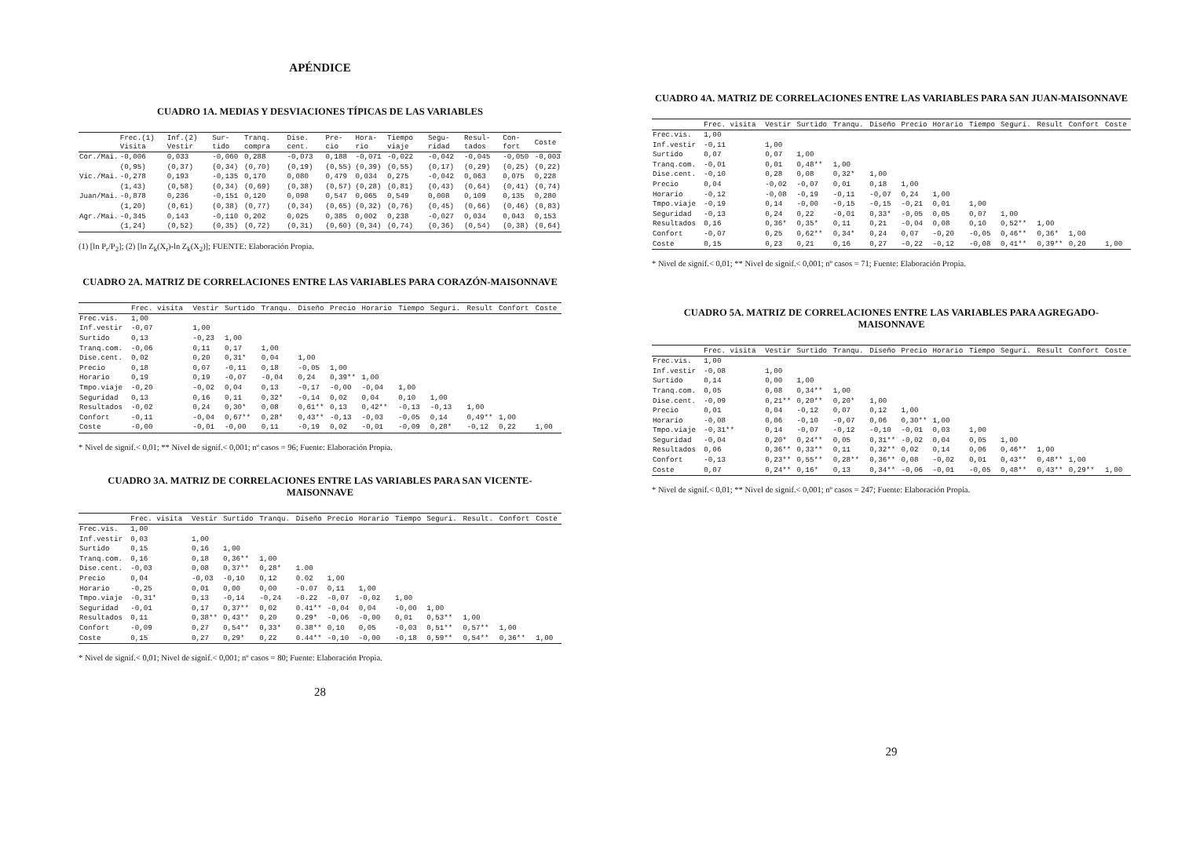APÉNDICE
CUADRO 1A. MEDIAS Y DESVIACIONES TÍPICAS DE LAS VARIABLES
| | Frec.(1) Visita | Inf.(2) Vestir | Sur-tido | Tranq. compra | Dise. cent. | Pre-cio | Hora-rio | Tiempo viaje | Segu-ridad | Resul-tados | Con-fort | Coste |
| --- | --- | --- | --- | --- | --- | --- | --- | --- | --- | --- | --- | --- |
| Cor./Mai. | -0,006 | 0,033 | -0,060 | 0,288 | -0,073 | 0,188 | -0,071 | -0,022 | -0,042 | -0,045 | -0,050 | -0,003 |
| | (0,95) | (0,37) | (0,34) | (0,70) | (0,19) | (0,55) | (0,39) | (0,55) | (0,17) | (0,29) | (0,25) | (0,22) |
| Vic./Mai. | -0,278 | 0,193 | -0,135 | 0,170 | 0,080 | 0,479 | 0,034 | 0,275 | -0,042 | 0,063 | 0,075 | 0,228 |
| | (1,43) | (0,58) | (0,34) | (0,69) | (0,38) | (0,57) | (0,28) | (0,81) | (0,43) | (0,64) | (0,41) | (0,74) |
| Juan/Mai. | -0,878 | 0,236 | -0,151 | 0,120 | 0,098 | 0,547 | 0,065 | 0,549 | 0,008 | 0,109 | 0,135 | 0,280 |
| | (1,20) | (0,61) | (0,38) | (0,77) | (0,34) | (0,65) | (0,32) | (0,76) | (0,45) | (0,66) | (0,46) | (0,83) |
| Agr./Mai. | -0,345 | 0,143 | -0,110 | 0,202 | 0,025 | 0,385 | 0,002 | 0,238 | -0,027 | 0,034 | 0,043 | 0,153 |
| | (1,24) | (0,52) | (0,35) | (0,72) | (0,31) | (0,60) | (0,34) | (0,74) | (0,36) | (0,54) | (0,38) | (0,64) |
(1) [ln P<sub>r</sub>/P<sub>2</sub>]; (2) [ln Z<sub>k</sub>(X<sub>r</sub>)-ln Z<sub>k</sub>(X<sub>2</sub>)]; FUENTE: Elaboración Propia.
CUADRO 2A. MATRIZ DE CORRELACIONES ENTRE LAS VARIABLES PARA CORAZÓN-MAISONNAVE
| | Frec. visita | Vestir | Surtido | Tranqu. | Diseño | Precio | Horario | Tiempo | Seguri. | Result | Confort | Coste |
| --- | --- | --- | --- | --- | --- | --- | --- | --- | --- | --- | --- | --- |
| Frec.vis. | 1,00 | | | | | | | | | | | |
| Inf.vestir | -0,07 | 1,00 | | | | | | | | | | |
| Surtido | 0,13 | -0,23 | 1,00 | | | | | | | | | |
| Tranq.com. | -0,06 | 0,11 | 0,17 | 1,00 | | | | | | | | |
| Dise.cent. | 0,02 | 0,20 | 0,31* | 0,04 | 1,00 | | | | | | | |
| Precio | 0,18 | 0,07 | -0,11 | 0,18 | -0,05 | 1,00 | | | | | | |
| Horario | 0,19 | 0,19 | -0,07 | -0,04 | 0,24 | 0,39** | 1,00 | | | | | |
| Tmpo.viaje | -0,20 | -0,02 | 0,04 | 0,13 | -0,17 | -0,00 | -0,04 | 1,00 | | | | |
| Seguridad | 0,13 | 0,16 | 0,11 | 0,32* | -0,14 | 0,02 | 0,04 | 0,10 | 1,00 | | | |
| Resultados | -0,02 | 0,24 | 0,30* | 0,08 | 0,61** | 0,13 | 0,42** | -0,13 | -0,13 | 1,00 | | |
| Confort | -0,11 | -0,04 | 0,67** | 0,28* | 0,43** | -0,13 | -0,03 | -0,05 | 0,14 | 0,49** | 1,00 | |
| Coste | -0,00 | -0,01 | -0,00 | 0,11 | -0,19 | 0,02 | -0,01 | -0,09 | 0,28* | -0,12 | 0,22 | 1,00 |
* Nivel de signif.< 0,01; ** Nivel de signif.< 0,001; nº casos = 96; Fuente: Elaboración Propia.
CUADRO 3A. MATRIZ DE CORRELACIONES ENTRE LAS VARIABLES PARA SAN VICENTE-MAISONNAVE
| | Frec. visita | Vestir | Surtido | Tranqu. | Diseño | Precio | Horario | Tiempo | Seguri. | Result. | Confort | Coste |
| --- | --- | --- | --- | --- | --- | --- | --- | --- | --- | --- | --- | --- |
| Frec.vis. | 1,00 | | | | | | | | | | | |
| Inf.vestir | 0,03 | 1,00 | | | | | | | | | | |
| Surtido | 0,15 | 0,16 | 1,00 | | | | | | | | | |
| Tranq.com. | 0,16 | 0,18 | 0,36** | 1,00 | | | | | | | | |
| Dise.cent. | -0,03 | 0,08 | 0,37** | 0,28* | 1.00 | | | | | | | |
| Precio | 0,04 | -0,03 | -0,10 | 0,12 | 0.02 | 1,00 | | | | | | |
| Horario | -0,25 | 0,01 | 0,00 | 0,00 | -0.07 | 0,11 | 1,00 | | | | | |
| Tmpo.viaje | -0,31* | 0,13 | -0,14 | -0,24 | -0.22 | -0,07 | -0,02 | 1,00 | | | | |
| Seguridad | -0,01 | 0,17 | 0,37** | 0,02 | 0.41** | -0,04 | 0,04 | -0,00 | 1,00 | | | |
| Resultados | 0,11 | 0,38** | 0,43** | 0,20 | 0.29* | -0,06 | -0,00 | 0,01 | 0,53** | 1,00 | | |
| Confort | -0,09 | 0,27 | 0,54** | 0,33* | 0.38** | 0,10 | 0,05 | -0,03 | 0,51** | 0,57** | 1,00 | |
| Coste | 0,15 | 0,27 | 0,29* | 0,22 | 0.44** | -0,10 | -0,00 | -0,18 | 0,59** | 0,54** | 0,36** | 1,00 |
* Nivel de signif.< 0,01; Nivel de signif.< 0,001; nº casos = 80; Fuente: Elaboración Propia.
28
CUADRO 4A. MATRIZ DE CORRELACIONES ENTRE LAS VARIABLES PARA SAN JUAN-MAISONNAVE
| | Frec. visita | Vestir | Surtido | Tranqu. | Diseño | Precio | Horario | Tiempo | Seguri. | Result | Confort | Coste |
| --- | --- | --- | --- | --- | --- | --- | --- | --- | --- | --- | --- | --- |
| Frec.vis. | 1,00 | | | | | | | | | | | |
| Inf.vestir | -0,11 | 1,00 | | | | | | | | | | |
| Surtido | 0,07 | 0,07 | 1,00 | | | | | | | | | |
| Tranq.com. | -0,01 | 0,01 | 0,48** | 1,00 | | | | | | | | |
| Dise.cent. | -0,10 | 0,28 | 0,08 | 0,32* | 1,00 | | | | | | | |
| Precio | 0,04 | -0,02 | -0,07 | 0,01 | 0,18 | 1,00 | | | | | | |
| Horario | -0,12 | -0,08 | -0,19 | -0,11 | -0,07 | 0,24 | 1,00 | | | | | |
| Tmpo.viaje | -0,19 | 0,14 | -0,00 | -0,15 | -0,15 | -0,21 | 0,01 | 1,00 | | | | |
| Seguridad | -0,13 | 0,24 | 0,22 | -0,01 | 0,33* | -0,05 | 0,05 | 0,07 | 1,00 | | | |
| Resultados | 0,16 | 0,36* | 0,35* | 0,11 | 0,21 | -0,04 | 0,08 | 0,10 | 0,52** | 1,00 | | |
| Confort | -0,07 | 0,25 | 0,62** | 0,34* | 0,24 | 0,07 | -0,20 | -0,05 | 0,46** | 0,36* | 1,00 | |
| Coste | 0,15 | 0,23 | 0,21 | 0,16 | 0,27 | -0,22 | -0,12 | -0,08 | 0,41** | 0,39** | 0,20 | 1,00 |
* Nivel de signif.< 0,01; ** Nivel de signif.< 0,001; nº casos = 71; Fuente: Elaboración Propia.
CUADRO 5A. MATRIZ DE CORRELACIONES ENTRE LAS VARIABLES PARA AGREGADO-MAISONNAVE
| | Frec. visita | Vestir | Surtido | Tranqu. | Diseño | Precio | Horario | Tiempo | Seguri. | Result | Confort | Coste |
| --- | --- | --- | --- | --- | --- | --- | --- | --- | --- | --- | --- | --- |
| Frec.vis. | 1,00 | | | | | | | | | | | |
| Inf.vestir | -0,08 | 1,00 | | | | | | | | | | |
| Surtido | 0,14 | 0,00 | 1,00 | | | | | | | | | |
| Tranq.com. | 0,05 | 0,08 | 0,34** | 1,00 | | | | | | | | |
| Dise.cent. | -0,09 | 0,21** | 0,20** | 0,20* | 1,00 | | | | | | | |
| Precio | 0,01 | 0,04 | -0,12 | 0,07 | 0,12 | 1,00 | | | | | | |
| Horario | -0,08 | 0,06 | -0,10 | -0,07 | 0,06 | 0,30** | 1,00 | | | | | |
| Tmpo.viaje | -0,31** | 0,14 | -0,07 | -0,12 | -0,10 | -0,01 | 0,03 | 1,00 | | | | |
| Seguridad | -0,04 | 0,20* | 0,24** | 0,05 | 0,31** | -0,02 | 0,04 | 0,05 | 1,00 | | | |
| Resultados | 0,06 | 0,36** | 0,33** | 0,11 | 0,32** | 0,02 | 0,14 | 0,06 | 0,46** | 1,00 | | |
| Confort | -0,13 | 0,23** | 0,55** | 0,28** | 0,36** | 0,08 | -0,02 | 0,01 | 0,43** | 0,48** | 1,00 | |
| Coste | 0,07 | 0,24** | 0,16* | 0,13 | 0,34** | -0,06 | -0,01 | -0,05 | 0,48** | 0,43** | 0,29** | 1,00 |
* Nivel de signif.< 0,01; ** Nivel de signif.< 0,001; nº casos = 247; Fuente: Elaboración Propia.
29